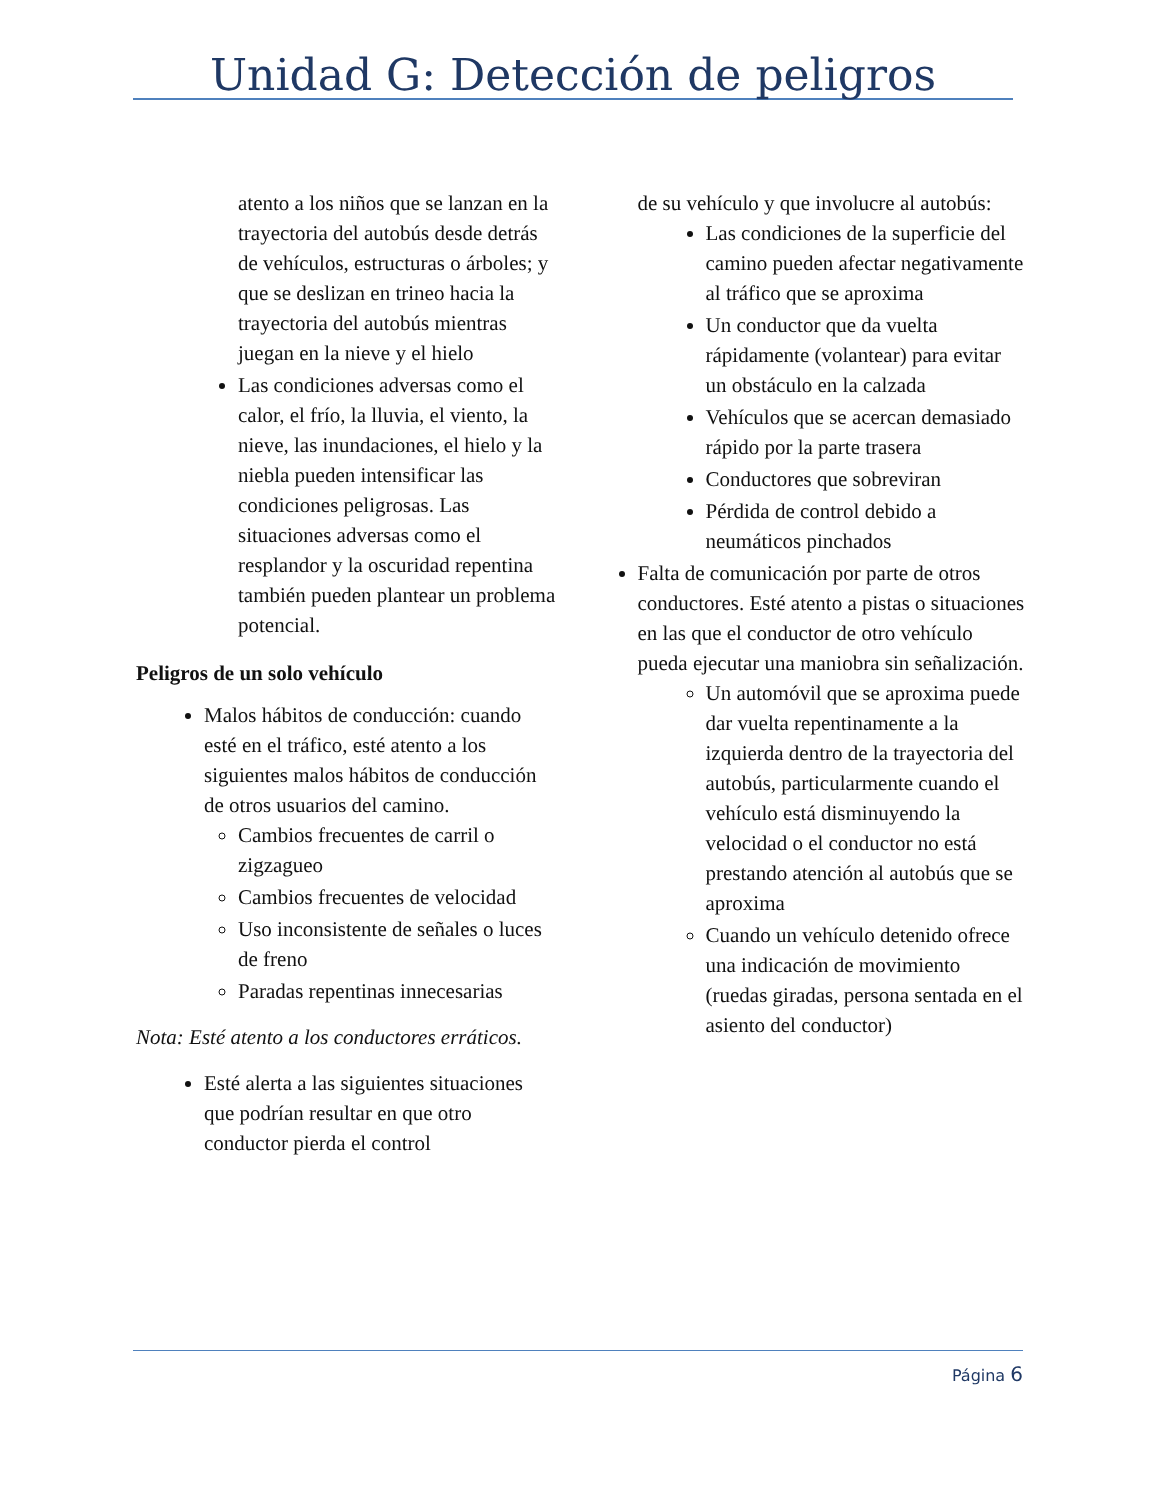Unidad G: Detección de peligros
atento a los niños que se lanzan en la trayectoria del autobús desde detrás de vehículos, estructuras o árboles; y que se deslizan en trineo hacia la trayectoria del autobús mientras juegan en la nieve y el hielo
Las condiciones adversas como el calor, el frío, la lluvia, el viento, la nieve, las inundaciones, el hielo y la niebla pueden intensificar las condiciones peligrosas. Las situaciones adversas como el resplandor y la oscuridad repentina también pueden plantear un problema potencial.
Peligros de un solo vehículo
Malos hábitos de conducción: cuando esté en el tráfico, esté atento a los siguientes malos hábitos de conducción de otros usuarios del camino.
Cambios frecuentes de carril o zigzagueo
Cambios frecuentes de velocidad
Uso inconsistente de señales o luces de freno
Paradas repentinas innecesarias
Nota: Esté atento a los conductores erráticos.
Esté alerta a las siguientes situaciones que podrían resultar en que otro conductor pierda el control
de su vehículo y que involucre al autobús:
Las condiciones de la superficie del camino pueden afectar negativamente al tráfico que se aproxima
Un conductor que da vuelta rápidamente (volantear) para evitar un obstáculo en la calzada
Vehículos que se acercan demasiado rápido por la parte trasera
Conductores que sobreviran
Pérdida de control debido a neumáticos pinchados
Falta de comunicación por parte de otros conductores. Esté atento a pistas o situaciones en las que el conductor de otro vehículo pueda ejecutar una maniobra sin señalización.
Un automóvil que se aproxima puede dar vuelta repentinamente a la izquierda dentro de la trayectoria del autobús, particularmente cuando el vehículo está disminuyendo la velocidad o el conductor no está prestando atención al autobús que se aproxima
Cuando un vehículo detenido ofrece una indicación de movimiento (ruedas giradas, persona sentada en el asiento del conductor)
Página 6